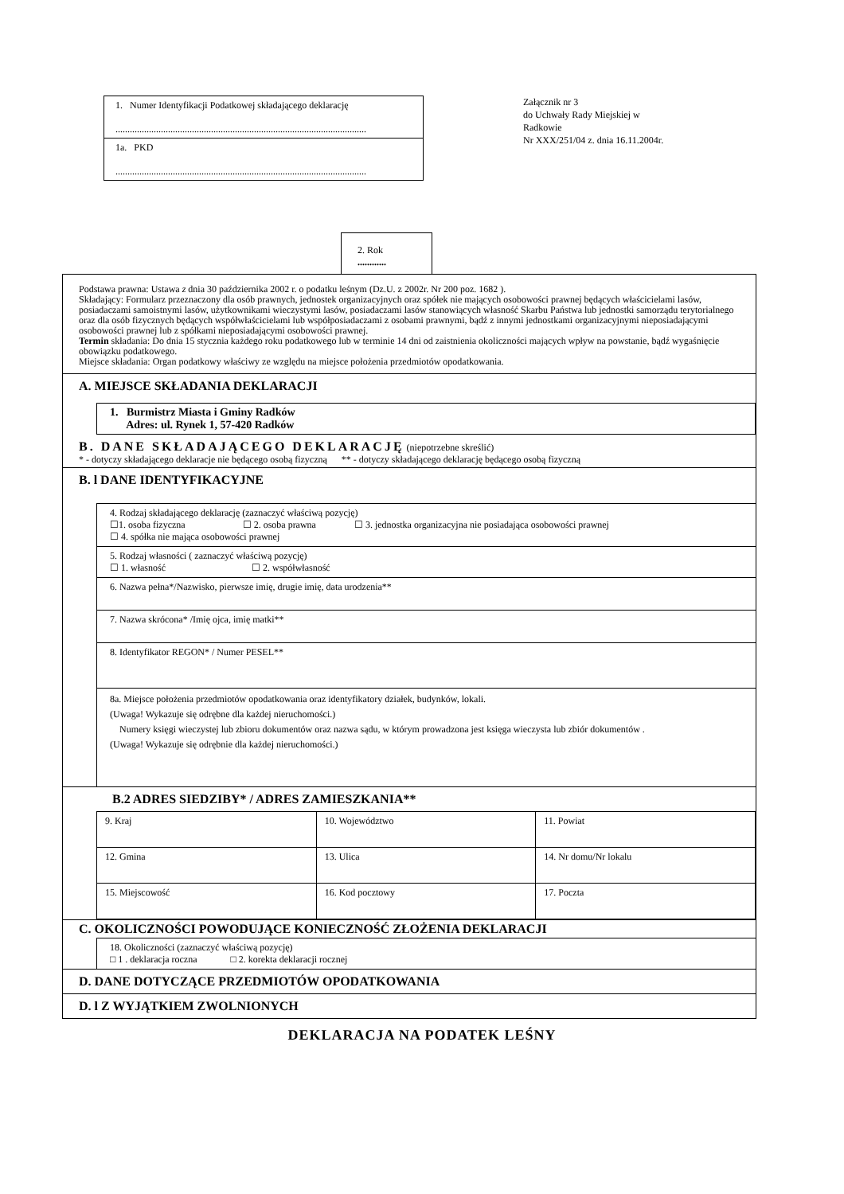1. Numer Identyfikacji Podatkowej składającego deklarację
.........................................................................................................
1a. PKD
.........................................................................................................
Załącznik nr 3
do Uchwały Rady Miejskiej w
Radkowie
Nr XXX/251/04 z. dnia 16.11.2004r.
2. Rok
............
Podstawa prawna: Ustawa z dnia 30 października 2002 r. o podatku leśnym (Dz.U. z 2002r. Nr 200 poz. 1682 ).
Składający: Formularz przeznaczony dla osób prawnych, jednostek organizacyjnych oraz spółek nie mających osobowości prawnej będących właścicielami lasów, posiadaczami samoistnymi lasów, użytkownikami wieczystymi lasów, posiadaczami lasów stanowiących własność Skarbu Państwa lub jednostki samorządu terytorialnego oraz dla osób fizycznych będących współwłaścicielami lub współposiadaczami z osobami prawnymi, bądź z innymi jednostkami organizacyjnymi nieposiadającymi osobowości prawnej lub z spółkami nieposiadającymi osobowości prawnej.
Termin składania: Do dnia 15 stycznia każdego roku podatkowego lub w terminie 14 dni od zaistnienia okoliczności mających wpływ na powstanie, bądź wygaśnięcie obowiązku podatkowego.
Miejsce składania: Organ podatkowy właściwy ze względu na miejsce położenia przedmiotów opodatkowania.
A. MIEJSCE SKŁADANIA DEKLARACJI
1. Burmistrz Miasta i Gminy Radków
Adres: ul. Rynek 1, 57-420 Radków
B. DANE SKŁADAJĄCEGO DEKLARACJĘ (niepotrzebne skreślić)
* - dotyczy składającego deklaracje nie będącego osobą fizyczną ** - dotyczy składającego deklarację będącego osobą fizyczną
B. l DANE IDENTYFIKACYJNE
4. Rodzaj składającego deklarację (zaznaczyć właściwą pozycję)
☐1. osoba fizyczna ☐ 2. osoba prawna ☐ 3. jednostka organizacyjna nie posiadająca osobowości prawnej
☐ 4. spółka nie mająca osobowości prawnej
5. Rodzaj własności ( zaznaczyć właściwą pozycję)
☐ 1. własność ☐ 2. współwłasność
6. Nazwa pełna*/Nazwisko, pierwsze imię, drugie imię, data urodzenia**
7. Nazwa skrócona* /Imię ojca, imię matki**
8. Identyfikator REGON* / Numer PESEL**
8a. Miejsce położenia przedmiotów opodatkowania oraz identyfikatory działek, budynków, lokali.
(Uwaga! Wykazuje się odrębne dla każdej nieruchomości.)
Numery księgi wieczystej lub zbioru dokumentów oraz nazwa sądu, w którym prowadzona jest księga wieczysta lub zbiór dokumentów .
(Uwaga! Wykazuje się odrębnie dla każdej nieruchomości.)
B.2 ADRES SIEDZIBY* / ADRES ZAMIESZKANIA**
| 9. Kraj | 10. Województwo | 11. Powiat |
| 12. Gmina | 13. Ulica | 14. Nr domu/Nr lokalu |
| 15. Miejscowość | 16. Kod pocztowy | 17. Poczta |
C. OKOLICZNOŚCI POWODUJĄCE KONIECZNOŚĆ ZŁOŻENIA DEKLARACJI
18. Okoliczności (zaznaczyć właściwą pozycję)
□ 1 . deklaracja roczna □ 2. korekta deklaracji rocznej
D. DANE DOTYCZĄCE PRZEDMIOTÓW OPODATKOWANIA
D. l Z WYJĄTKIEM ZWOLNIONYCH
DEKLARACJA NA PODATEK LEŚNY